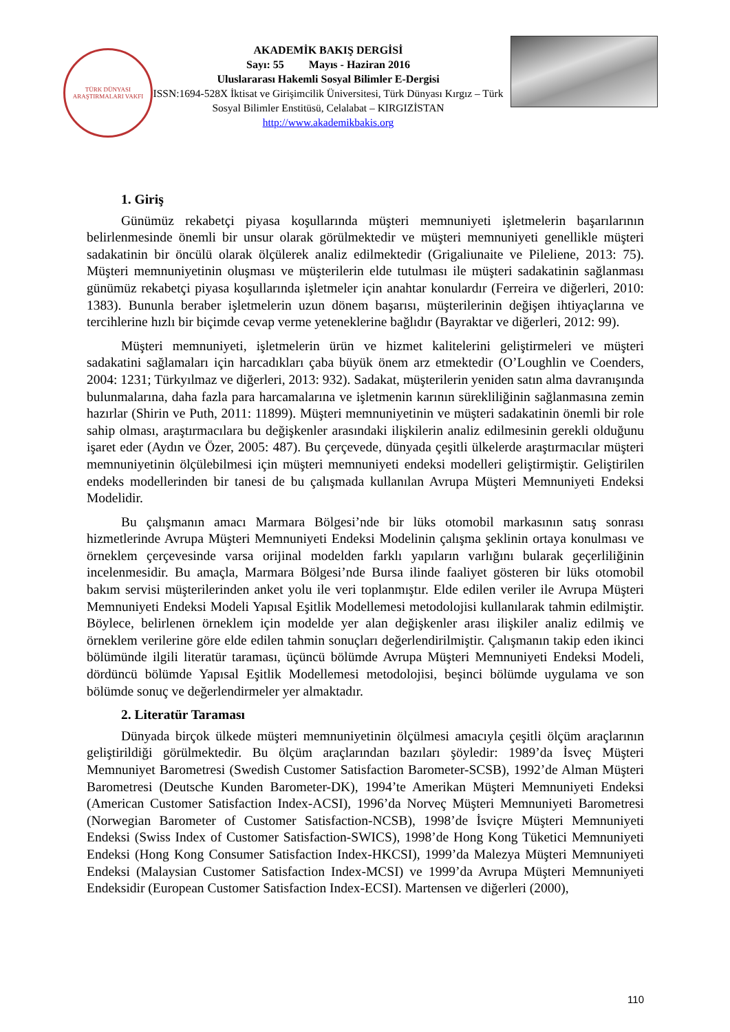TÜRK DÜNYASI
ARAŞTIRMALARI VAKFI
AKADEMİK BAKIŞ DERGİSİ
Sayı: 55 Mayıs - Haziran 2016
Uluslararası Hakemli Sosyal Bilimler E-Dergisi
ISSN:1694-528X İktisat ve Girişimcilik Üniversitesi, Türk Dünyası Kırgız – Türk Sosyal Bilimler Enstitüsü, Celalabat – KIRGIZİSTAN
http://www.akademikbakis.org
1. Giriş
Günümüz rekabetçi piyasa koşullarında müşteri memnuniyeti işletmelerin başarılarının belirlenmesinde önemli bir unsur olarak görülmektedir ve müşteri memnuniyeti genellikle müşteri sadakatinin bir öncülü olarak ölçülerek analiz edilmektedir (Grigaliunaite ve Pileliene, 2013: 75). Müşteri memnuniyetinin oluşması ve müşterilerin elde tutulması ile müşteri sadakatinin sağlanması günümüz rekabetçi piyasa koşullarında işletmeler için anahtar konulardır (Ferreira ve diğerleri, 2010: 1383). Bununla beraber işletmelerin uzun dönem başarısı, müşterilerinin değişen ihtiyaçlarına ve tercihlerine hızlı bir biçimde cevap verme yeteneklerine bağlıdır (Bayraktar ve diğerleri, 2012: 99).
Müşteri memnuniyeti, işletmelerin ürün ve hizmet kalitelerini geliştirmeleri ve müşteri sadakatini sağlamaları için harcadıkları çaba büyük önem arz etmektedir (O’Loughlin ve Coenders, 2004: 1231; Türkyılmaz ve diğerleri, 2013: 932). Sadakat, müşterilerin yeniden satın alma davranışında bulunmalarına, daha fazla para harcamalarına ve işletmenin karının sürekliliğinin sağlanmasına zemin hazırlar (Shirin ve Puth, 2011: 11899). Müşteri memnuniyetinin ve müşteri sadakatinin önemli bir role sahip olması, araştırmacılara bu değişkenler arasındaki ilişkilerin analiz edilmesinin gerekli olduğunu işaret eder (Aydın ve Özer, 2005: 487). Bu çerçevede, dünyada çeşitli ülkelerde araştırmacılar müşteri memnuniyetinin ölçülebilmesi için müşteri memnuniyeti endeksi modelleri geliştirmiştir. Geliştirilen endeks modellerinden bir tanesi de bu çalışmada kullanılan Avrupa Müşteri Memnuniyeti Endeksi Modelidir.
Bu çalışmanın amacı Marmara Bölgesi’nde bir lüks otomobil markasının satış sonrası hizmetlerinde Avrupa Müşteri Memnuniyeti Endeksi Modelinin çalışma şeklinin ortaya konulması ve örneklem çerçevesinde varsa orijinal modelden farklı yapıların varlığını bularak geçerliliğinin incelenmesidir. Bu amaçla, Marmara Bölgesi’nde Bursa ilinde faaliyet gösteren bir lüks otomobil bakım servisi müşterilerinden anket yolu ile veri toplanmıştır. Elde edilen veriler ile Avrupa Müşteri Memnuniyeti Endeksi Modeli Yapısal Eşitlik Modellemesi metodolojisi kullanılarak tahmin edilmiştir. Böylece, belirlenen örneklem için modelde yer alan değişkenler arası ilişkiler analiz edilmiş ve örneklem verilerine göre elde edilen tahmin sonuçları değerlendirilmiştir. Çalışmanın takip eden ikinci bölümünde ilgili literatür taraması, üçüncü bölümde Avrupa Müşteri Memnuniyeti Endeksi Modeli, dördüncü bölümde Yapısal Eşitlik Modellemesi metodolojisi, beşinci bölümde uygulama ve son bölümde sonuç ve değerlendirmeler yer almaktadır.
2. Literatür Taraması
Dünyada birçok ülkede müşteri memnuniyetinin ölçülmesi amacıyla çeşitli ölçüm araçlarının geliştirildiği görülmektedir. Bu ölçüm araçlarından bazıları şöyledir: 1989’da İsveç Müşteri Memnuniyet Barometresi (Swedish Customer Satisfaction Barometer-SCSB), 1992’de Alman Müşteri Barometresi (Deutsche Kunden Barometer-DK), 1994’te Amerikan Müşteri Memnuniyeti Endeksi (American Customer Satisfaction Index-ACSI), 1996’da Norveç Müşteri Memnuniyeti Barometresi (Norwegian Barometer of Customer Satisfaction-NCSB), 1998’de İsviçre Müşteri Memnuniyeti Endeksi (Swiss Index of Customer Satisfaction-SWICS), 1998’de Hong Kong Tüketici Memnuniyeti Endeksi (Hong Kong Consumer Satisfaction Index-HKCSI), 1999’da Malezya Müşteri Memnuniyeti Endeksi (Malaysian Customer Satisfaction Index-MCSI) ve 1999’da Avrupa Müşteri Memnuniyeti Endeksidir (European Customer Satisfaction Index-ECSI). Martensen ve diğerleri (2000),
110